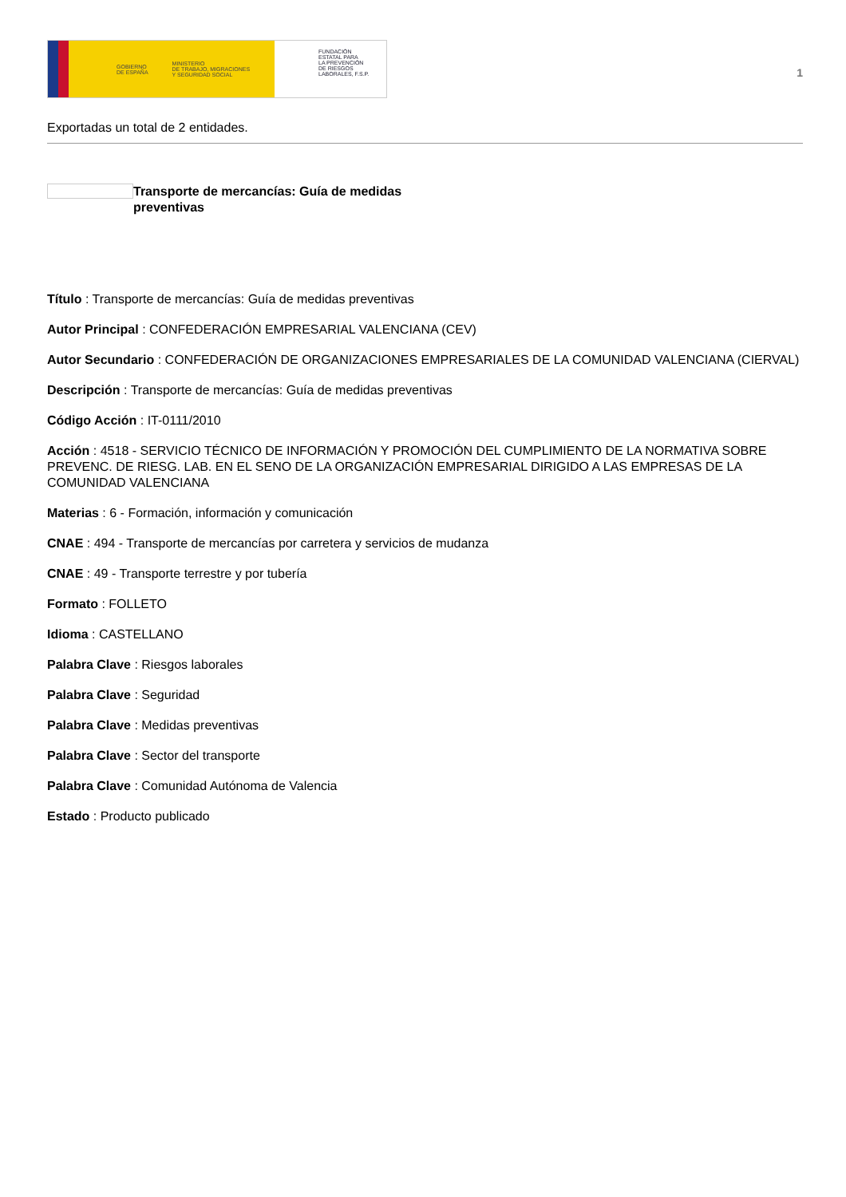GOBIERNO
DE ESPAÑA MINISTERIO
DE TRABAJO, MIGRACIONES
Y SEGURIDAD SOCIAL
FUNDACIÓN
ESTATAL PARA
LA PREVENCIÓN
DE RIESGOS
LABORALES, F.S.P.
1
Exportadas un total de 2 entidades.
Transporte de mercancías: Guía de medidas preventivas
Título : Transporte de mercancías: Guía de medidas preventivas
Autor Principal : CONFEDERACIÓN EMPRESARIAL VALENCIANA (CEV)
Autor Secundario : CONFEDERACIÓN DE ORGANIZACIONES EMPRESARIALES DE LA COMUNIDAD VALENCIANA (CIERVAL)
Descripción : Transporte de mercancías: Guía de medidas preventivas
Código Acción : IT-0111/2010
Acción : 4518 - SERVICIO TÉCNICO DE INFORMACIÓN Y PROMOCIÓN DEL CUMPLIMIENTO DE LA NORMATIVA SOBRE PREVENC. DE RIESG. LAB. EN EL SENO DE LA ORGANIZACIÓN EMPRESARIAL DIRIGIDO A LAS EMPRESAS DE LA COMUNIDAD VALENCIANA
Materias : 6 - Formación, información y comunicación
CNAE : 494 - Transporte de mercancías por carretera y servicios de mudanza
CNAE : 49 - Transporte terrestre y por tubería
Formato : FOLLETO
Idioma : CASTELLANO
Palabra Clave : Riesgos laborales
Palabra Clave : Seguridad
Palabra Clave : Medidas preventivas
Palabra Clave : Sector del transporte
Palabra Clave : Comunidad Autónoma de Valencia
Estado : Producto publicado